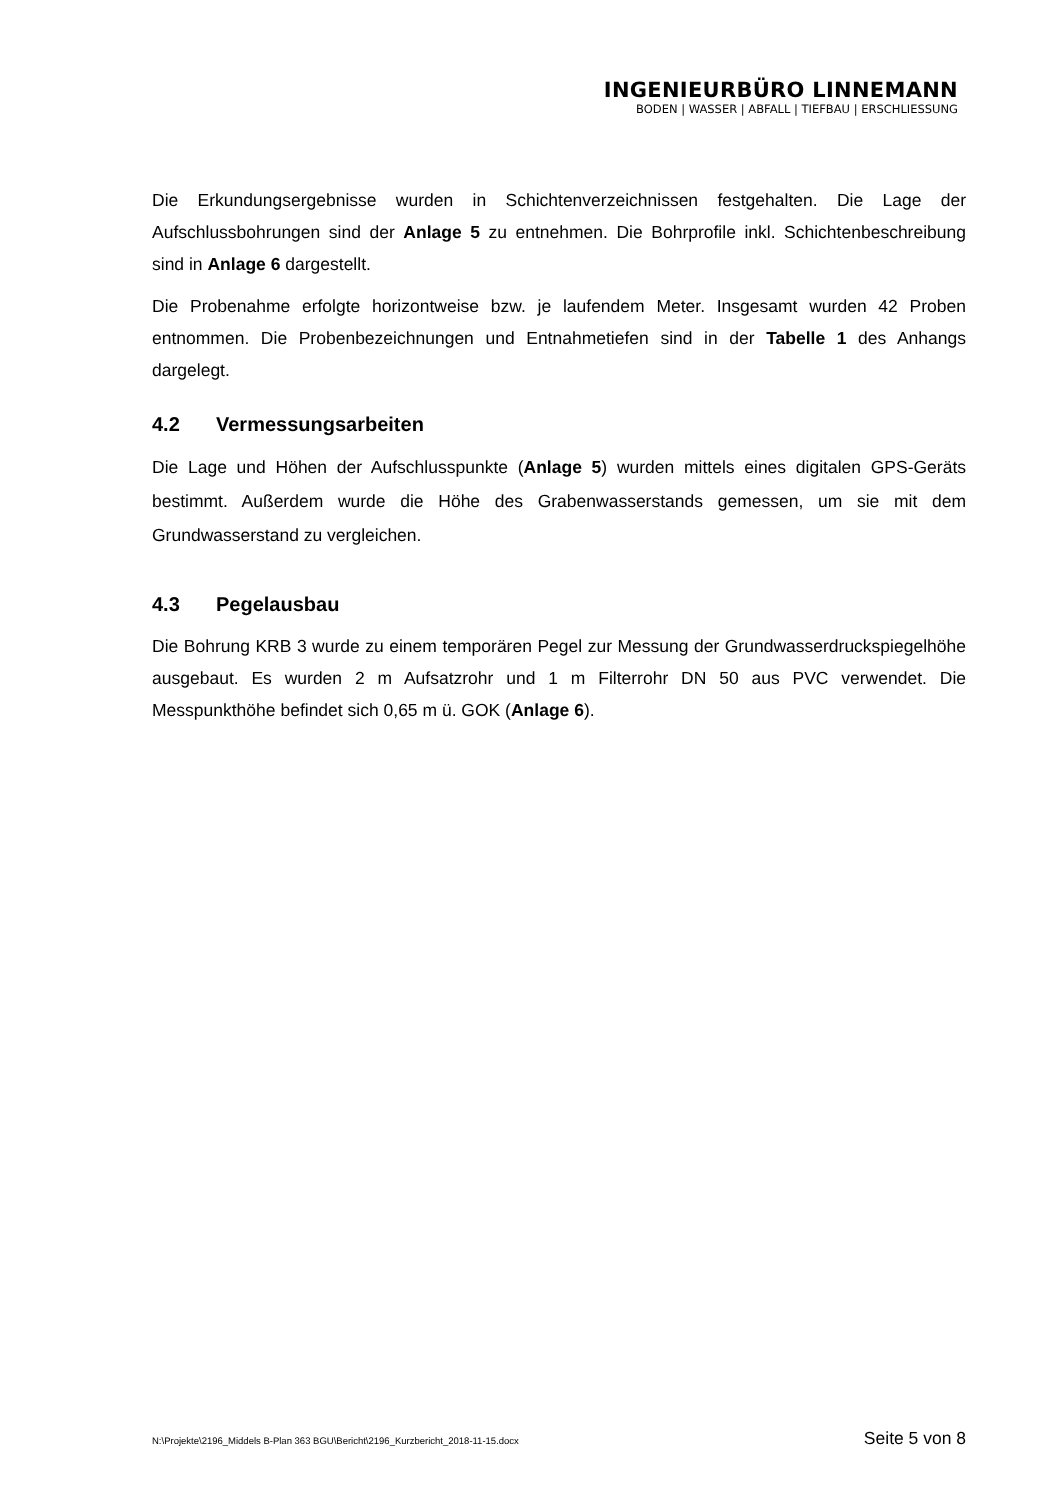INGENIEURBÜRO LINNEMANN
BODEN | WASSER | ABFALL | TIEFBAU | ERSCHLIESSUNG
Die Erkundungsergebnisse wurden in Schichtenverzeichnissen festgehalten. Die Lage der Aufschlussbohrungen sind der Anlage 5 zu entnehmen. Die Bohrprofile inkl. Schichtenbeschreibung sind in Anlage 6 dargestellt.
Die Probenahme erfolgte horizontweise bzw. je laufendem Meter. Insgesamt wurden 42 Proben entnommen. Die Probenbezeichnungen und Entnahmetiefen sind in der Tabelle 1 des Anhangs dargelegt.
4.2 Vermessungsarbeiten
Die Lage und Höhen der Aufschlusspunkte (Anlage 5) wurden mittels eines digitalen GPS-Geräts bestimmt. Außerdem wurde die Höhe des Grabenwasserstands gemessen, um sie mit dem Grundwasserstand zu vergleichen.
4.3 Pegelausbau
Die Bohrung KRB 3 wurde zu einem temporären Pegel zur Messung der Grundwasserdruckspiegelhöhe ausgebaut. Es wurden 2 m Aufsatzrohr und 1 m Filterrohr DN 50 aus PVC verwendet. Die Messpunkthöhe befindet sich 0,65 m ü. GOK (Anlage 6).
N:\Projekte\2196_Middels B-Plan 363 BGU\Bericht\2196_Kurzbericht_2018-11-15.docx Seite 5 von 8